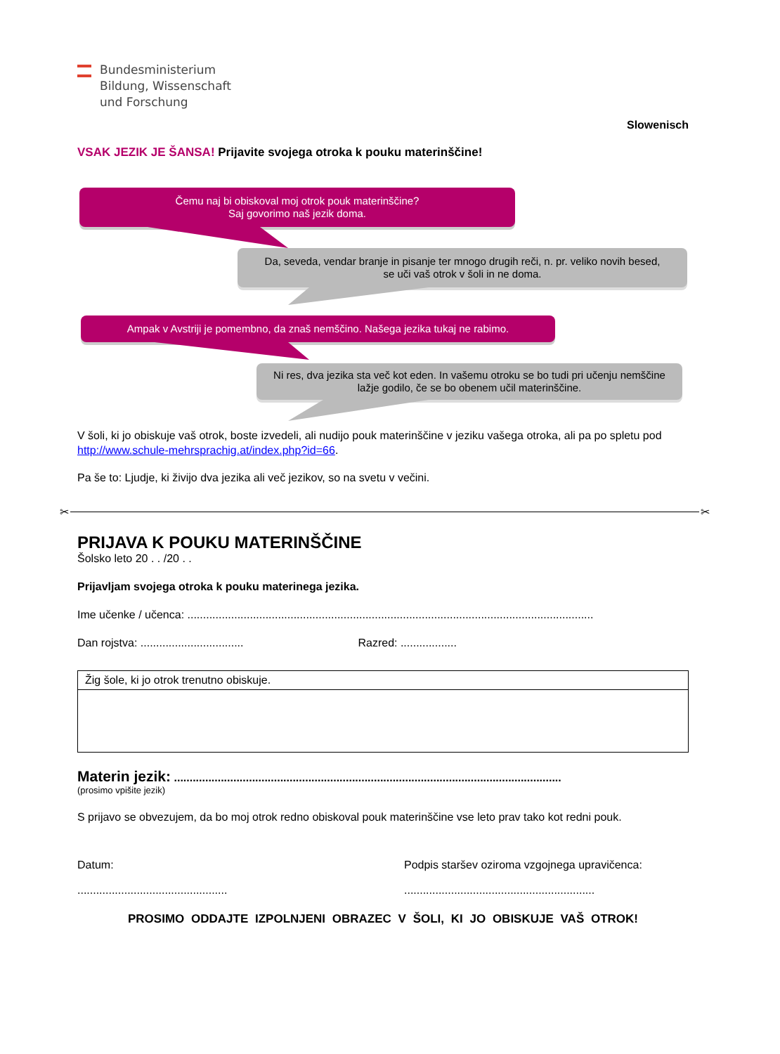Bundesministerium
Bildung, Wissenschaft
und Forschung
Slowenisch
VSAK JEZIK JE ŠANSA! Prijavite svojega otroka k pouku materinščine!
Čemu naj bi obiskoval moj otrok pouk materinščine?
Saj govorimo naš jezik doma.
Da, seveda, vendar branje in pisanje ter mnogo drugih reči, n. pr. veliko novih besed,
se uči vaš otrok v šoli in ne doma.
Ampak v Avstriji je pomembno, da znaš nemščino. Našega jezika tukaj ne rabimo.
Ni res, dva jezika sta več kot eden. In vašemu otroku se bo tudi pri učenju nemščine
lažje godilo, če se bo obenem učil materinščine.
V šoli, ki jo obiskuje vaš otrok, boste izvedeli, ali nudijo pouk materinščine v jeziku vašega otroka, ali pa po spletu pod http://www.schule-mehrsprachig.at/index.php?id=66.
Pa še to: Ljudje, ki živijo dva jezika ali več jezikov, so na svetu v večini.
✂ ✂
PRIJAVA K POUKU MATERINŠČINE
Šolsko leto 20 . . /20 . .
Prijavljam svojega otroka k pouku materinega jezika.
Ime učenke / učenca: ..................................................................................................................................
Dan rojstva: ................................. Razred: ..................
Žig šole, ki jo otrok trenutno obiskuje.
Materin jezik: ............................................................................................................................
(prosimo vpišite jezik)
S prijavo se obvezujem, da bo moj otrok redno obiskoval pouk materinščine vse leto prav tako kot redni pouk.
Datum:
................................................
Podpis staršev oziroma vzgojnega upravičenca:
.............................................................
PROSIMO ODDAJTE IZPOLNJENI OBRAZEC V ŠOLI, KI JO OBISKUJE VAŠ OTROK!